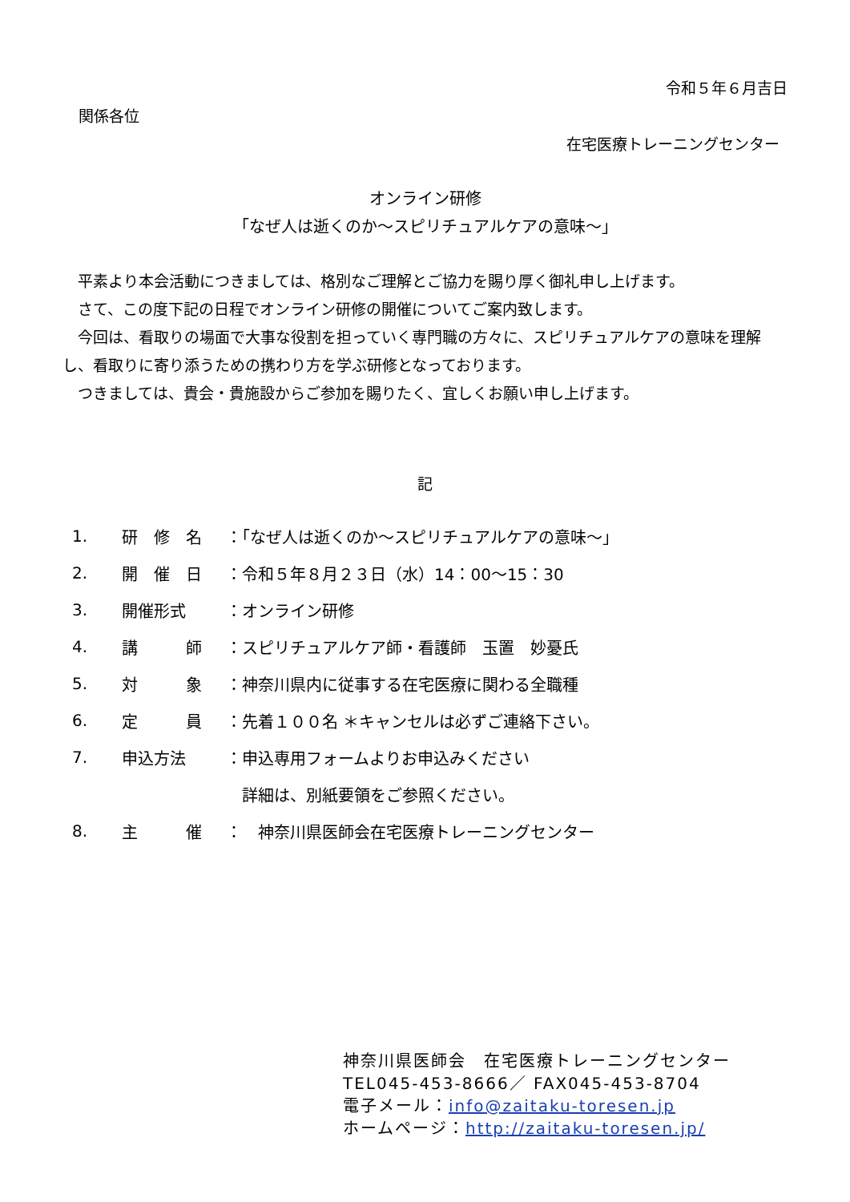令和５年６月吉日
関係各位
在宅医療トレーニングセンター
オンライン研修
「なぜ人は逝くのか～スピリチュアルケアの意味～」
　平素より本会活動につきましては、格別なご理解とご協力を賜り厚く御礼申し上げます。
　さて、この度下記の日程でオンライン研修の開催についてご案内致します。
　今回は、看取りの場面で大事な役割を担っていく専門職の方々に、スピリチュアルケアの意味を理解し、看取りに寄り添うための携わり方を学ぶ研修となっております。
　つきましては、貴会・貴施設からご参加を賜りたく、宜しくお願い申し上げます。
記
| 1. | 研 修 名 | ：「なぜ人は逝くのか～スピリチュアルケアの意味～」 |
| 2. | 開 催 日 | ：令和５年８月２３日（水）14：00～15：30 |
| 3. | 開催形式 | ：オンライン研修 |
| 4. | 講 師 | ：スピリチュアルケア師・看護師 玉置 妙憂氏 |
| 5. | 対 象 | ：神奈川県内に従事する在宅医療に関わる全職種 |
| 6. | 定 員 | ：先着１００名 ＊キャンセルは必ずご連絡下さい。 |
| 7. | 申込方法 | ：申込専用フォームよりお申込みください |
| | | 詳細は、別紙要領をご参照ください。 |
| 8. | 主 催 | ： 神奈川県医師会在宅医療トレーニングセンター |
神奈川県医師会　在宅医療トレーニングセンター
TEL045-453-8666／ FAX045-453-8704
電子メール：info@zaitaku-toresen.jp
ホームページ：http://zaitaku-toresen.jp/